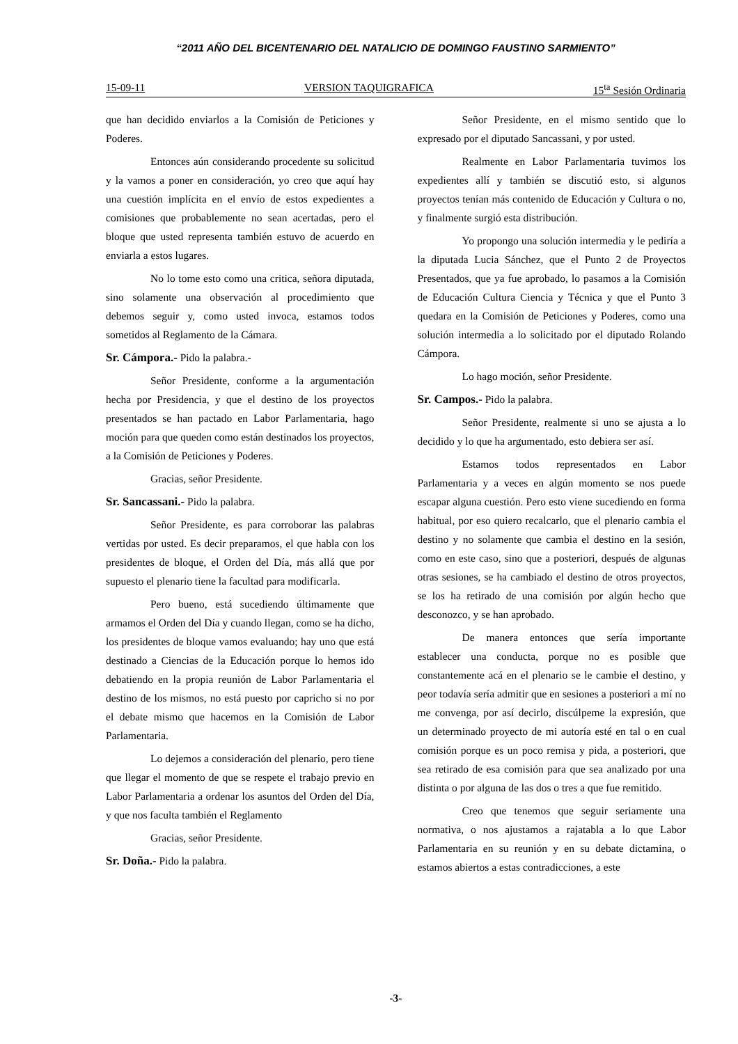“2011 AÑO DEL BICENTENARIO DEL NATALICIO DE DOMINGO FAUSTINO SARMIENTO”
15-09-11 VERSION TAQUIGRAFICA 15<sup>ta</sup> Sesión Ordinaria
que han decidido enviarlos a la Comisión de Peticiones y Poderes.
Entonces aún considerando procedente su solicitud y la vamos a poner en consideración, yo creo que aquí hay una cuestión implícita en el envío de estos expedientes a comisiones que probablemente no sean acertadas, pero el bloque que usted representa también estuvo de acuerdo en enviarla a estos lugares.
No lo tome esto como una critica, señora diputada, sino solamente una observación al procedimiento que debemos seguir y, como usted invoca, estamos todos sometidos al Reglamento de la Cámara.
Sr. Cámpora.- Pido la palabra.-
Señor Presidente, conforme a la argumentación hecha por Presidencia, y que el destino de los proyectos presentados se han pactado en Labor Parlamentaria, hago moción para que queden como están destinados los proyectos, a la Comisión de Peticiones y Poderes.
Gracias, señor Presidente.
Sr. Sancassani.- Pido la palabra.
Señor Presidente, es para corroborar las palabras vertidas por usted. Es decir preparamos, el que habla con los presidentes de bloque, el Orden del Día, más allá que por supuesto el plenario tiene la facultad para modificarla.
Pero bueno, está sucediendo últimamente que armamos el Orden del Día y cuando llegan, como se ha dicho, los presidentes de bloque vamos evaluando; hay uno que está destinado a Ciencias de la Educación porque lo hemos ido debatiendo en la propia reunión de Labor Parlamentaria el destino de los mismos, no está puesto por capricho si no por el debate mismo que hacemos en la Comisión de Labor Parlamentaria.
Lo dejemos a consideración del plenario, pero tiene que llegar el momento de que se respete el trabajo previo en Labor Parlamentaria a ordenar los asuntos del Orden del Día, y que nos faculta también el Reglamento
Gracias, señor Presidente.
Sr. Doña.- Pido la palabra.
Señor Presidente, en el mismo sentido que lo expresado por el diputado Sancassani, y por usted.
Realmente en Labor Parlamentaria tuvimos los expedientes allí y también se discutió esto, si algunos proyectos tenían más contenido de Educación y Cultura o no, y finalmente surgió esta distribución.
Yo propongo una solución intermedia y le pediría a la diputada Lucia Sánchez, que el Punto 2 de Proyectos Presentados, que ya fue aprobado, lo pasamos a la Comisión de Educación Cultura Ciencia y Técnica y que el Punto 3 quedara en la Comisión de Peticiones y Poderes, como una solución intermedia a lo solicitado por el diputado Rolando Cámpora.
Lo hago moción, señor Presidente.
Sr. Campos.- Pido la palabra.
Señor Presidente, realmente si uno se ajusta a lo decidido y lo que ha argumentado, esto debiera ser así.
Estamos todos representados en Labor Parlamentaria y a veces en algún momento se nos puede escapar alguna cuestión. Pero esto viene sucediendo en forma habitual, por eso quiero recalcarlo, que el plenario cambia el destino y no solamente que cambia el destino en la sesión, como en este caso, sino que a posteriori, después de algunas otras sesiones, se ha cambiado el destino de otros proyectos, se los ha retirado de una comisión por algún hecho que desconozco, y se han aprobado.
De manera entonces que sería importante establecer una conducta, porque no es posible que constantemente acá en el plenario se le cambie el destino, y peor todavía sería admitir que en sesiones a posteriori a mí no me convenga, por así decirlo, discúlpeme la expresión, que un determinado proyecto de mi autoría esté en tal o en cual comisión porque es un poco remisa y pida, a posteriori, que sea retirado de esa comisión para que sea analizado por una distinta o por alguna de las dos o tres a que fue remitido.
Creo que tenemos que seguir seriamente una normativa, o nos ajustamos a rajatabla a lo que Labor Parlamentaria en su reunión y en su debate dictamina, o estamos abiertos a estas contradicciones, a este
-3-